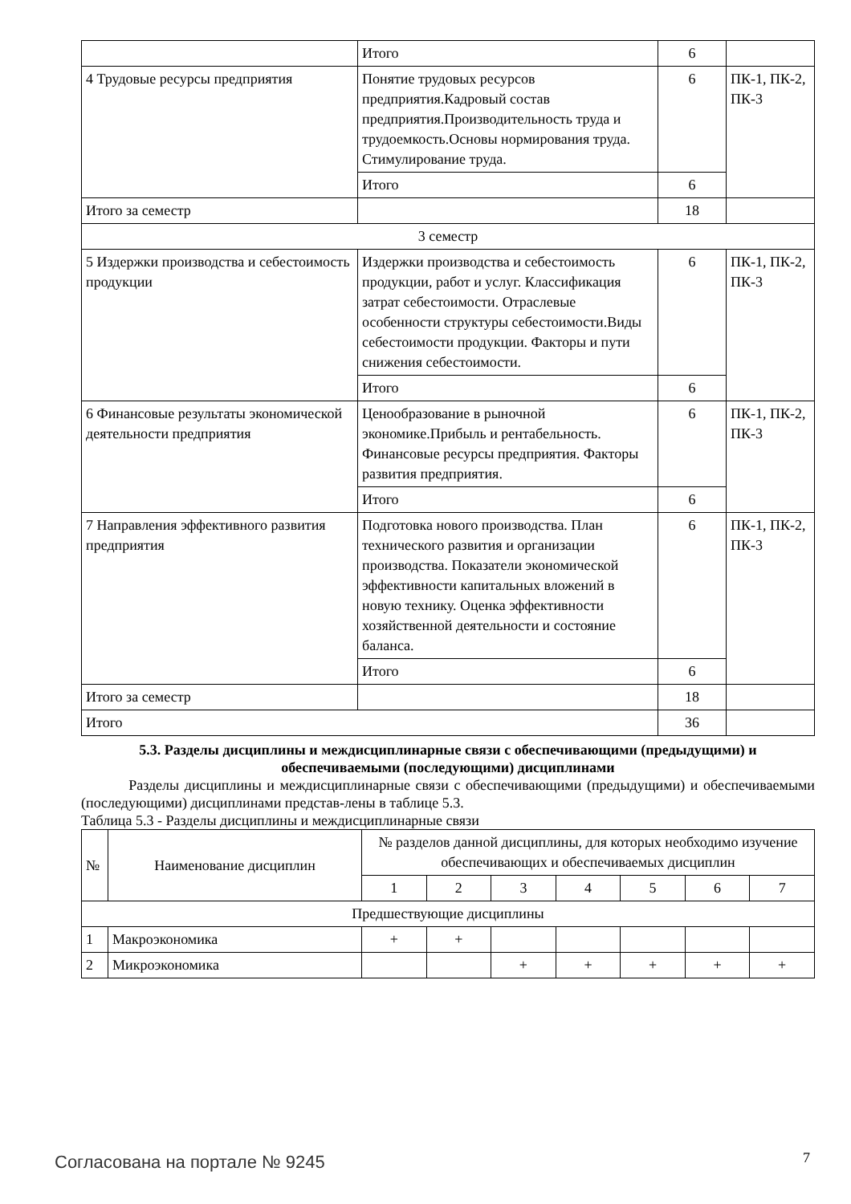| | Итого | 6 | |
| 4 Трудовые ресурсы предприятия | Понятие трудовых ресурсов предприятия.Кадровый состав предприятия.Производительность труда и трудоемкость.Основы нормирования труда. Стимулирование труда. | 6 | ПК-1, ПК-2, ПК-3 |
| | Итого | 6 | |
| Итого за семестр | | 18 | |
| 3 семестр | | | |
| 5 Издержки производства и себестоимость продукции | Издержки производства и себестоимость продукции, работ и услуг. Классификация затрат себестоимости. Отраслевые особенности структуры себестоимости.Виды себестоимости продукции. Факторы и пути снижения себестоимости. | 6 | ПК-1, ПК-2, ПК-3 |
| | Итого | 6 | |
| 6 Финансовые результаты экономической деятельности предприятия | Ценообразование в рыночной экономике.Прибыль и рентабельность. Финансовые ресурсы предприятия. Факторы развития предприятия. | 6 | ПК-1, ПК-2, ПК-3 |
| | Итого | 6 | |
| 7 Направления эффективного развития предприятия | Подготовка нового производства. План технического развития и организации производства. Показатели экономической эффективности капитальных вложений в новую технику. Оценка эффективности хозяйственной деятельности и состояние баланса. | 6 | ПК-1, ПК-2, ПК-3 |
| | Итого | 6 | |
| Итого за семестр | | 18 | |
| Итого | | 36 | |
5.3. Разделы дисциплины и междисциплинарные связи с обеспечивающими (предыдущими) и обеспечиваемыми (последующими) дисциплинами
Разделы дисциплины и междисциплинарные связи с обеспечивающими (предыдущими) и обеспечиваемыми (последующими) дисциплинами представ-лены в таблице 5.3.
Таблица 5.3 - Разделы дисциплины и междисциплинарные связи
| № | Наименование дисциплин | № разделов данной дисциплины, для которых необходимо изучение обеспечивающих и обеспечиваемых дисциплин | | | | | | |
| | | 1 | 2 | 3 | 4 | 5 | 6 | 7 |
| Предшествующие дисциплины | | | | | | | | |
| 1 | Макроэкономика | + | + | | | | | |
| 2 | Микроэкономика | | | + | + | + | + | + |
Согласована на портале № 9245 7